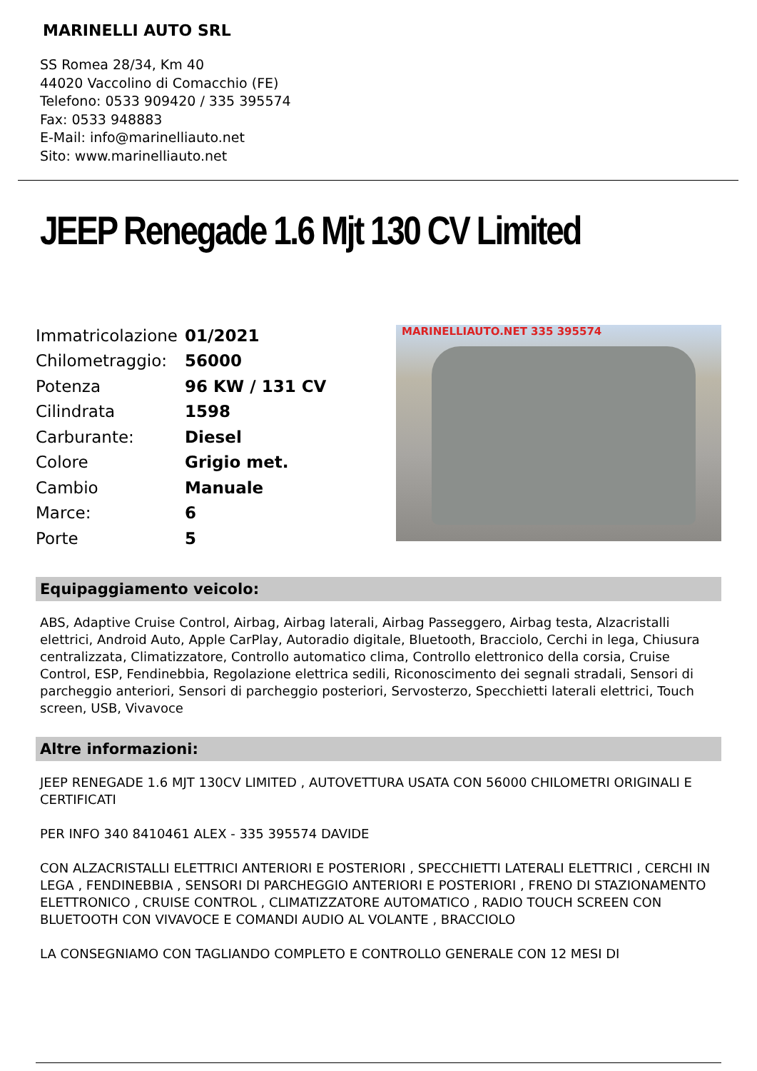MARINELLI AUTO SRL
SS Romea 28/34, Km 40
44020 Vaccolino di Comacchio (FE)
Telefono: 0533 909420 / 335 395574
Fax: 0533 948883
E-Mail: info@marinelliauto.net
Sito: www.marinelliauto.net
JEEP Renegade 1.6 Mjt 130 CV Limited
| Immatricolazione | 01/2021 |
| Chilometraggio: | 56000 |
| Potenza | 96 KW / 131 CV |
| Cilindrata | 1598 |
| Carburante: | Diesel |
| Colore | Grigio met. |
| Cambio | Manuale |
| Marce: | 6 |
| Porte | 5 |
MARINELLIAUTO.NET 335 395574
Equipaggiamento veicolo:
ABS, Adaptive Cruise Control, Airbag, Airbag laterali, Airbag Passeggero, Airbag testa, Alzacristalli elettrici, Android Auto, Apple CarPlay, Autoradio digitale, Bluetooth, Bracciolo, Cerchi in lega, Chiusura centralizzata, Climatizzatore, Controllo automatico clima, Controllo elettronico della corsia, Cruise Control, ESP, Fendinebbia, Regolazione elettrica sedili, Riconoscimento dei segnali stradali, Sensori di parcheggio anteriori, Sensori di parcheggio posteriori, Servosterzo, Specchietti laterali elettrici, Touch screen, USB, Vivavoce
Altre informazioni:
JEEP RENEGADE 1.6 MJT 130CV LIMITED , AUTOVETTURA USATA CON 56000 CHILOMETRI ORIGINALI E CERTIFICATI
PER INFO 340 8410461 ALEX - 335 395574 DAVIDE
CON ALZACRISTALLI ELETTRICI ANTERIORI E POSTERIORI , SPECCHIETTI LATERALI ELETTRICI , CERCHI IN LEGA , FENDINEBBIA , SENSORI DI PARCHEGGIO ANTERIORI E POSTERIORI , FRENO DI STAZIONAMENTO ELETTRONICO , CRUISE CONTROL , CLIMATIZZATORE AUTOMATICO , RADIO TOUCH SCREEN CON BLUETOOTH CON VIVAVOCE E COMANDI AUDIO AL VOLANTE , BRACCIOLO
LA CONSEGNIAMO CON TAGLIANDO COMPLETO E CONTROLLO GENERALE CON 12 MESI DI